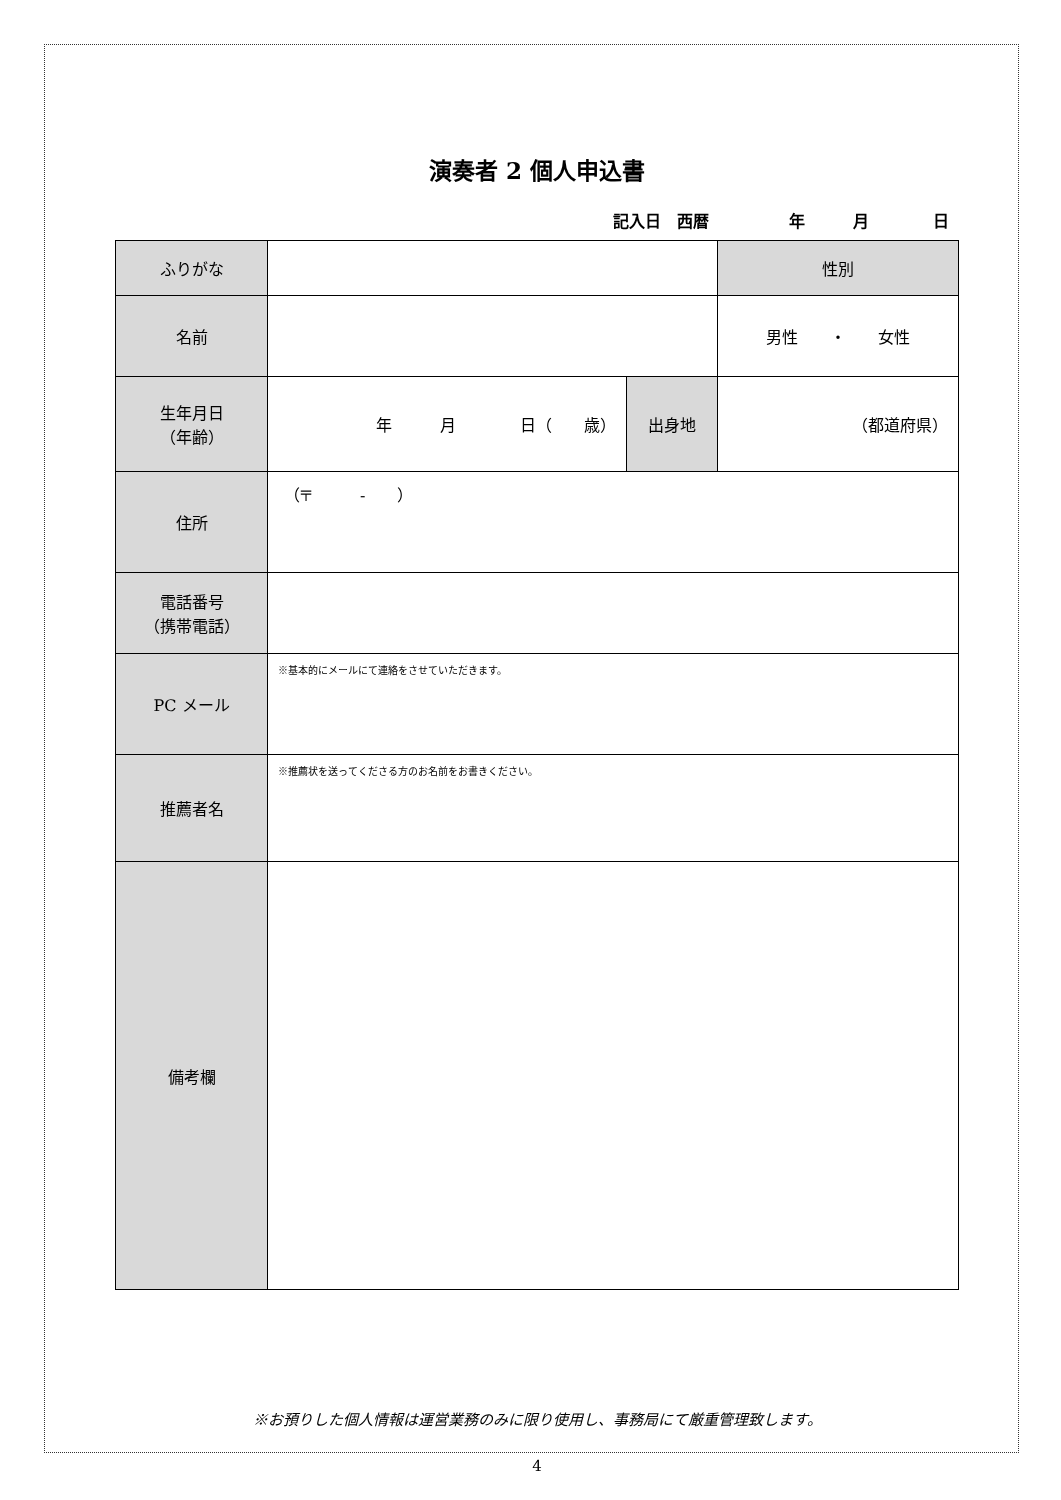演奏者 2 個人申込書
記入日　西暦　　　　　年　　　月　　　　日
| ふりがな | | | 性別 |
| 名前 | | | 男性 ・ 女性 |
| 生年月日 （年齢） | 年 月 日（ 歳） | 出身地 | （都道府県） |
| 住所 | （〒 - ） | | |
| 電話番号 （携帯電話） | | | |
| PC メール | ※基本的にメールにて連絡をさせていただきます。 | | |
| 推薦者名 | ※推薦状を送ってくださる方のお名前をお書きください。 | | |
| 備考欄 | | | |
※お預りした個人情報は運営業務のみに限り使用し、事務局にて厳重管理致します。
4